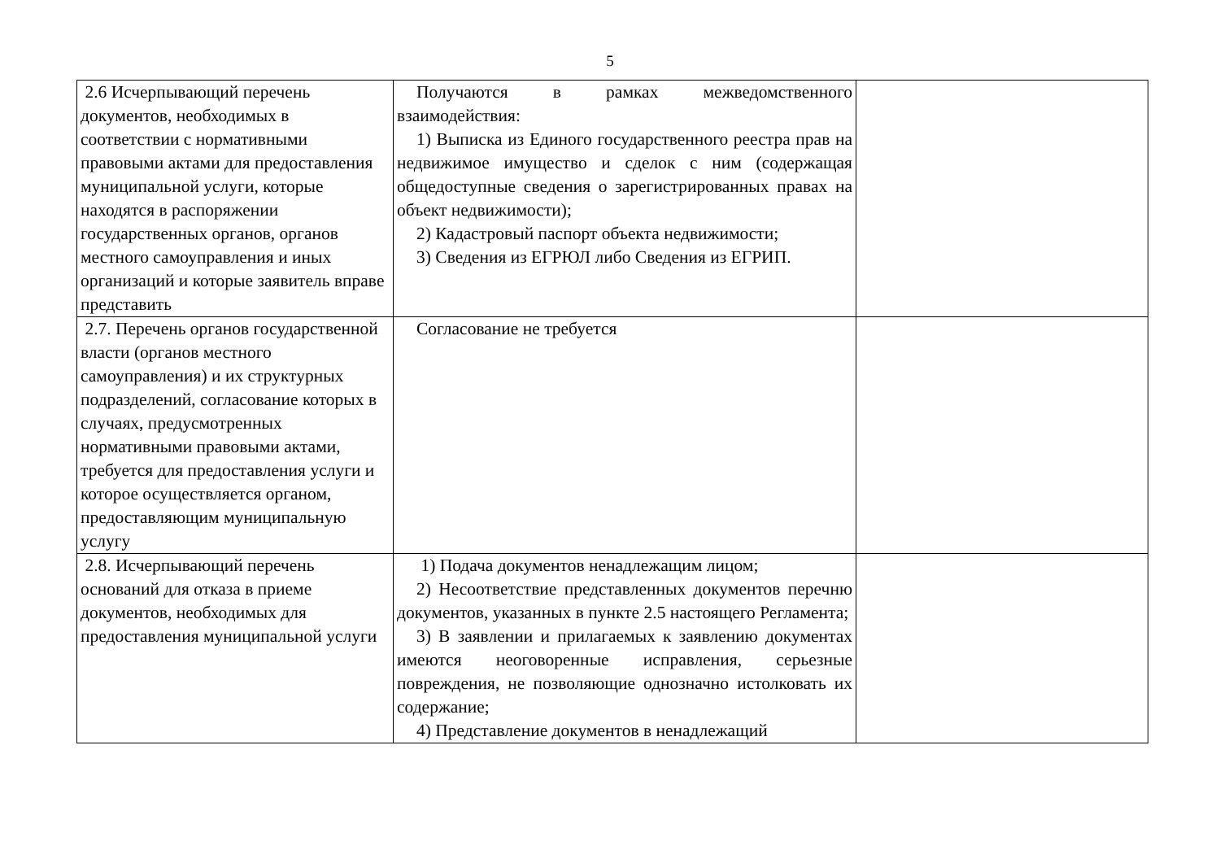5
| 2.6 Исчерпывающий перечень документов, необходимых в соответствии с нормативными правовыми актами для предоставления муниципальной услуги, которые находятся в распоряжении государственных органов, органов местного самоуправления и иных организаций и которые заявитель вправе представить | Получаются в рамках межведомственного взаимодействия: 1) Выписка из Единого государственного реестра прав на недвижимое имущество и сделок с ним (содержащая общедоступные сведения о зарегистрированных правах на объект недвижимости); 2) Кадастровый паспорт объекта недвижимости; 3) Сведения из ЕГРЮЛ либо Сведения из ЕГРИП. | |
| 2.7. Перечень органов государственной власти (органов местного самоуправления) и их структурных подразделений, согласование которых в случаях, предусмотренных нормативными правовыми актами, требуется для предоставления услуги и которое осуществляется органом, предоставляющим муниципальную услугу | Согласование не требуется | |
| 2.8. Исчерпывающий перечень оснований для отказа в приеме документов, необходимых для предоставления муниципальной услуги | 1) Подача документов ненадлежащим лицом; 2) Несоответствие представленных документов перечню документов, указанных в пункте 2.5 настоящего Регламента; 3) В заявлении и прилагаемых к заявлению документах имеются неоговоренные исправления, серьезные повреждения, не позволяющие однозначно истолковать их содержание; 4) Представление документов в ненадлежащий | |